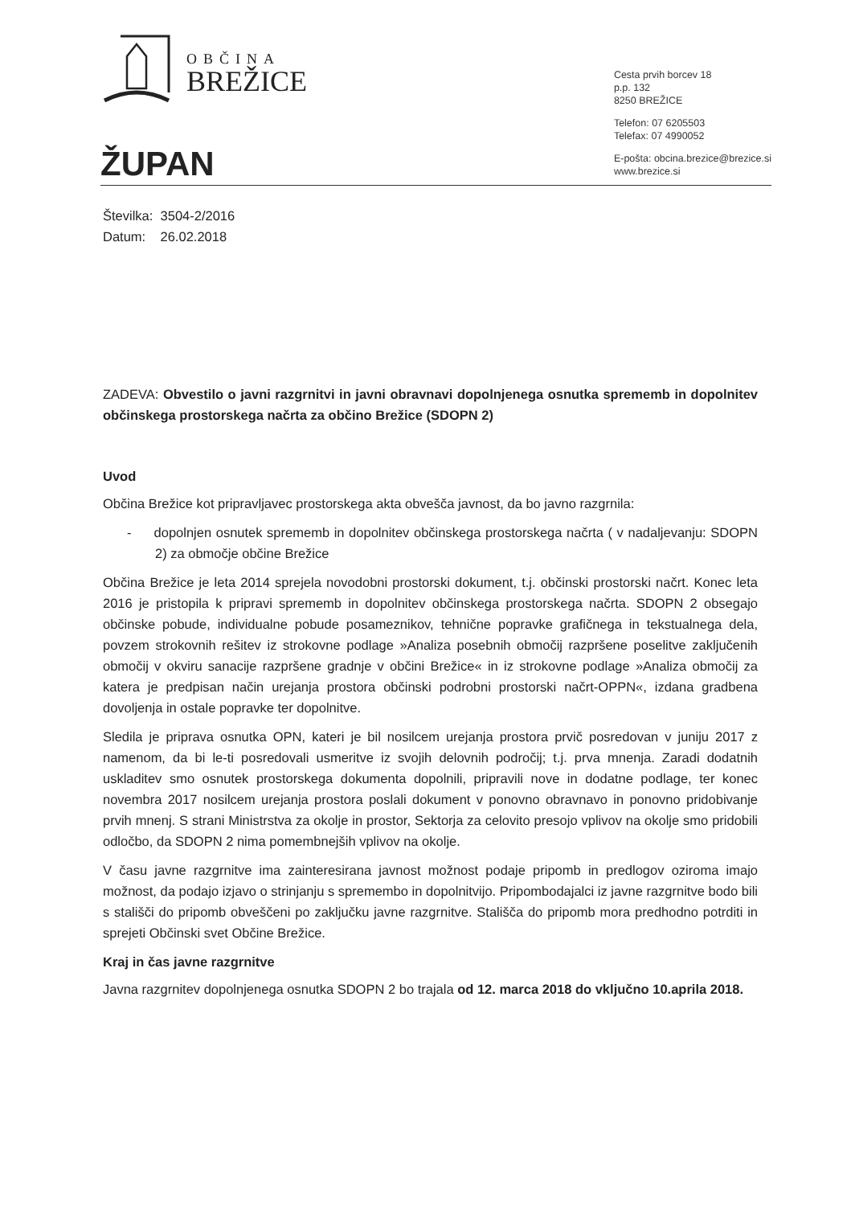OBČINA
BREŽICE
Cesta prvih borcev 18
p.p. 132
8250 BREŽICE
Telefon: 07 6205503
Telefax: 07 4990052
E-pošta: obcina.brezice@brezice.si
www.brezice.si
ŽUPAN
Številka: 3504-2/2016
Datum: 26.02.2018
ZADEVA: Obvestilo o javni razgrnitvi in javni obravnavi dopolnjenega osnutka sprememb in dopolnitev občinskega prostorskega načrta za občino Brežice (SDOPN 2)
Uvod
Občina Brežice kot pripravljavec prostorskega akta obvešča javnost, da bo javno razgrnila:
- dopolnjen osnutek sprememb in dopolnitev občinskega prostorskega načrta ( v nadaljevanju: SDOPN 2) za območje občine Brežice
Občina Brežice je leta 2014 sprejela novodobni prostorski dokument, t.j. občinski prostorski načrt. Konec leta 2016 je pristopila k pripravi sprememb in dopolnitev občinskega prostorskega načrta. SDOPN 2 obsegajo občinske pobude, individualne pobude posameznikov, tehnične popravke grafičnega in tekstualnega dela, povzem strokovnih rešitev iz strokovne podlage »Analiza posebnih območij razpršene poselitve zaključenih območij v okviru sanacije razpršene gradnje v občini Brežice« in iz strokovne podlage »Analiza območij za katera je predpisan način urejanja prostora občinski podrobni prostorski načrt-OPPN«, izdana gradbena dovoljenja in ostale popravke ter dopolnitve.
Sledila je priprava osnutka OPN, kateri je bil nosilcem urejanja prostora prvič posredovan v juniju 2017 z namenom, da bi le-ti posredovali usmeritve iz svojih delovnih področij; t.j. prva mnenja. Zaradi dodatnih uskladitev smo osnutek prostorskega dokumenta dopolnili, pripravili nove in dodatne podlage, ter konec novembra 2017 nosilcem urejanja prostora poslali dokument v ponovno obravnavo in ponovno pridobivanje prvih mnenj. S strani Ministrstva za okolje in prostor, Sektorja za celovito presojo vplivov na okolje smo pridobili odločbo, da SDOPN 2 nima pomembnejših vplivov na okolje.
V času javne razgrnitve ima zainteresirana javnost možnost podaje pripomb in predlogov oziroma imajo možnost, da podajo izjavo o strinjanju s spremembo in dopolnitvijo. Pripombodajalci iz javne razgrnitve bodo bili s stališči do pripomb obveščeni po zaključku javne razgrnitve. Stališča do pripomb mora predhodno potrditi in sprejeti Občinski svet Občine Brežice.
Kraj in čas javne razgrnitve
Javna razgrnitev dopolnjenega osnutka SDOPN 2 bo trajala od 12. marca 2018 do vključno 10.aprila 2018.